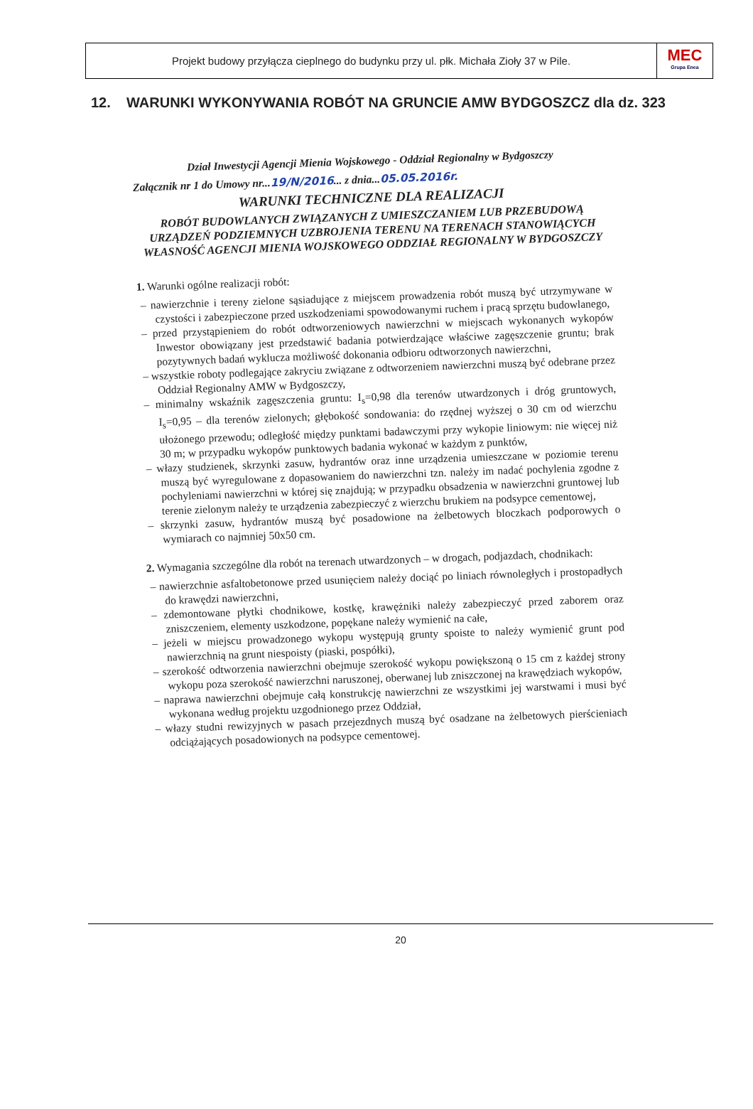Projekt budowy przyłącza cieplnego do budynku przy ul. płk. Michała Zioły 37 w Pile.
MEC
Grupa Enea
12. WARUNKI WYKONYWANIA ROBÓT NA GRUNCIE AMW BYDGOSZCZ dla dz. 323
Dział Inwestycji Agencji Mienia Wojskowego - Oddział Regionalny w Bydgoszczy
Załącznik nr 1 do Umowy nr...19/N/2016... z dnia...05.05.2016r.
WARUNKI TECHNICZNE DLA REALIZACJI
ROBÓT BUDOWLANYCH ZWIĄZANYCH Z UMIESZCZANIEM LUB PRZEBUDOWĄ URZĄDZEŃ PODZIEMNYCH UZBROJENIA TERENU NA TERENACH STANOWIĄCYCH WŁASNOŚĆ AGENCJI MIENIA WOJSKOWEGO ODDZIAŁ REGIONALNY W BYDGOSZCZY
1. Warunki ogólne realizacji robót:
– nawierzchnie i tereny zielone sąsiadujące z miejscem prowadzenia robót muszą być utrzymywane w czystości i zabezpieczone przed uszkodzeniami spowodowanymi ruchem i pracą sprzętu budowlanego,
– przed przystąpieniem do robót odtworzeniowych nawierzchni w miejscach wykonanych wykopów Inwestor obowiązany jest przedstawić badania potwierdzające właściwe zagęszczenie gruntu; brak pozytywnych badań wyklucza możliwość dokonania odbioru odtworzonych nawierzchni,
– wszystkie roboty podlegające zakryciu związane z odtworzeniem nawierzchni muszą być odebrane przez Oddział Regionalny AMW w Bydgoszczy,
– minimalny wskaźnik zagęszczenia gruntu: I<sub>s</sub>=0,98 dla terenów utwardzonych i dróg gruntowych, I<sub>s</sub>=0,95 – dla terenów zielonych; głębokość sondowania: do rzędnej wyższej o 30 cm od wierzchu ułożonego przewodu; odległość między punktami badawczymi przy wykopie liniowym: nie więcej niż 30 m; w przypadku wykopów punktowych badania wykonać w każdym z punktów,
– włazy studzienek, skrzynki zasuw, hydrantów oraz inne urządzenia umieszczane w poziomie terenu muszą być wyregulowane z dopasowaniem do nawierzchni tzn. należy im nadać pochylenia zgodne z pochyleniami nawierzchni w której się znajdują; w przypadku obsadzenia w nawierzchni gruntowej lub terenie zielonym należy te urządzenia zabezpieczyć z wierzchu brukiem na podsypce cementowej,
– skrzynki zasuw, hydrantów muszą być posadowione na żelbetowych bloczkach podporowych o wymiarach co najmniej 50x50 cm.
2. Wymagania szczególne dla robót na terenach utwardzonych – w drogach, podjazdach, chodnikach:
– nawierzchnie asfaltobetonowe przed usunięciem należy dociąć po liniach równoległych i prostopadłych do krawędzi nawierzchni,
– zdemontowane płytki chodnikowe, kostkę, krawężniki należy zabezpieczyć przed zaborem oraz zniszczeniem, elementy uszkodzone, popękane należy wymienić na całe,
– jeżeli w miejscu prowadzonego wykopu występują grunty spoiste to należy wymienić grunt pod nawierzchnią na grunt niespoisty (piaski, pospółki),
– szerokość odtworzenia nawierzchni obejmuje szerokość wykopu powiększoną o 15 cm z każdej strony wykopu poza szerokość nawierzchni naruszonej, oberwanej lub zniszczonej na krawędziach wykopów,
– naprawa nawierzchni obejmuje całą konstrukcję nawierzchni ze wszystkimi jej warstwami i musi być wykonana według projektu uzgodnionego przez Oddział,
– włazy studni rewizyjnych w pasach przejezdnych muszą być osadzane na żelbetowych pierścieniach odciążających posadowionych na podsypce cementowej.
20